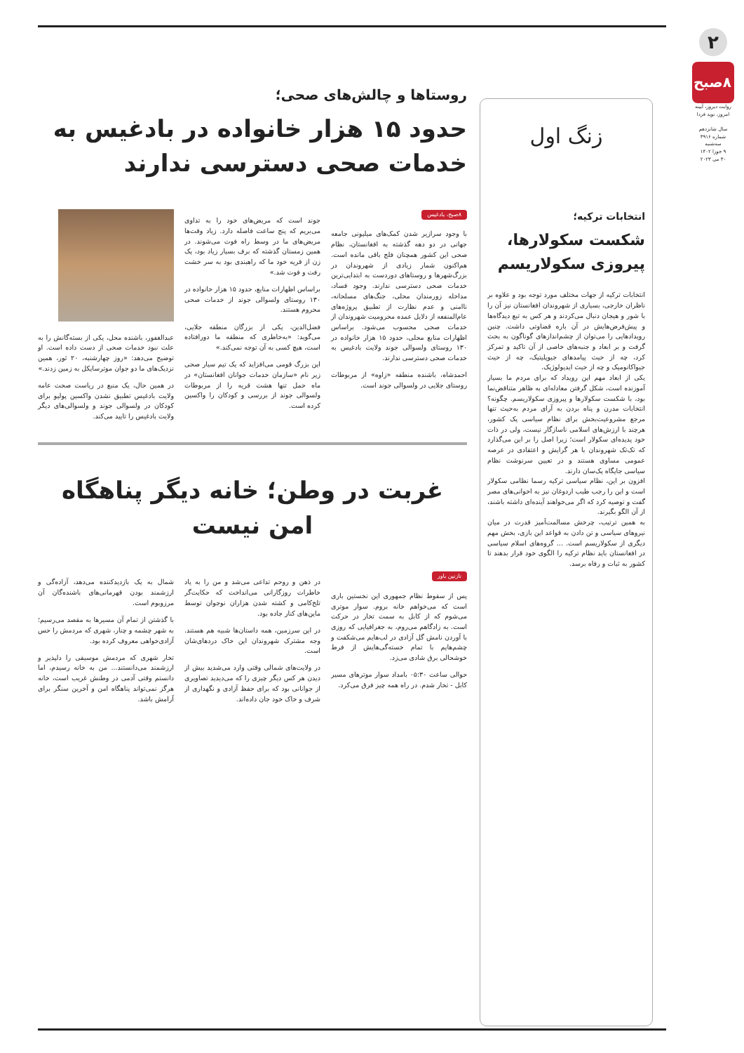۲
۸صبح
روایت دیروز، آیینه امروز، نوید فردا
سال شانزدهم
شماره ۳۹۱۶
سه‌شنبه
۹ جوزا ۱۴۰۲
۳۰ می ۲۰۲۳
زنگ اول
انتخابات ترکیه؛
شکست سکولارها، پیروزی سکولاریسم
انتخابات ترکیه از جهات مختلف مورد توجه بود و علاوه بر ناظران خارجی، بسیاری از شهروندان افغانستان نیز آن را با شور و هیجان دنبال می‌کردند و هر کس به تبع دیدگاه‌ها و پیش‌فرض‌هایش در آن باره قضاوتی داشت. چنین رویدادهایی را می‌توان از چشم‌اندازهای گوناگون به بحث گرفت و بر ابعاد و جنبه‌های خاصی از آن تاکید و تمرکز کرد، چه از حیث پیامدهای جیوپلیتیک، چه از حیث جیواکانومیک و چه از حیث ایدیولوژیک.
یکی از ابعاد مهم این رویداد که برای مردم ما بسیار آموزنده است، شکل گرفتن معادله‌ای به ظاهر متناقض‌نما بود، با شکست سکولارها و پیروزی سکولاریسم. چگونه؟ انتخابات مدرن و پناه بردن به آرای مردم به‌حیث تنها مرجع مشروعیت‌بخش برای نظام سیاسی یک کشور، هرچند با ارزش‌های اسلامی ناسازگار نیست، ولی در ذات خود پدیده‌ای سکولار است؛ زیرا اصل را بر این می‌گذارد که تک‌تک شهروندان با هر گرایش و اعتقادی در عرصه عمومی مساوی هستند و در تعیین سرنوشت نظام سیاسی جایگاه یک‌سان دارند.
افزون بر این، نظام سیاسی ترکیه رسما نظامی سکولار است و این را رجب طیب اردوغان نیز به اخوانی‌های مصر گفت و توصیه کرد که اگر می‌خواهند آینده‌ای داشته باشند، از آن الگو بگیرند.
به همین ترتیب، چرخش مسالمت‌آمیز قدرت در میان نیروهای سیاسی و تن دادن به قواعد این بازی، بخش مهم دیگری از سکولاریسم است. ... گروه‌های اسلام سیاسی در افغانستان باید نظام ترکیه را الگوی خود قرار بدهند تا کشور به ثبات و رفاه برسد.
روستاها و چالش‌های صحی؛
حدود ۱۵ هزار خانواده در بادغیس به خدمات صحی دسترسی ندارند
۸صبح، بادغیس
با وجود سرازیر شدن کمک‌های میلیونی جامعه جهانی در دو دهه گذشته به افغانستان، نظام صحی این کشور همچنان فلج باقی مانده است. هم‌اکنون شمار زیادی از شهروندان در بزرگ‌شهرها و روستاهای دوردست به ابتدایی‌ترین خدمات صحی دسترسی ندارند. وجود فساد، مداخله زورمندان محلی، جنگ‌های مسلحانه، ناامنی و عدم نظارت از تطبیق پروژه‌های عام‌المنفعه از دلایل عمده محرومیت شهروندان از خدمات صحی محسوب می‌شود. براساس اظهارات منابع محلی، حدود ۱۵ هزار خانواده در ۱۳۰ روستای ولسوالی جوند ولایت بادغیس به خدمات صحی دسترسی ندارند.
احمدشاه، باشنده منطقه «زاوه» از مربوطات روستای جلایی در ولسوالی جوند است.
جوند است که مریض‌های خود را به تداوی می‌بریم که پنج ساعت فاصله دارد. زیاد وقت‌ها مریض‌های ما در وسط راه فوت می‌شوند. در همین زمستان گذشته که برف بسیار زیاد بود، یک زن از قریه خود ما که راهبندی بود به سر خشت رفت و فوت شد.»
براساس اظهارات منابع، حدود ۱۵ هزار خانواده در ۱۳۰ روستای ولسوالی جوند از خدمات صحی محروم هستند.
فضل‌الدین، یکی از بزرگان منطقه جلایی، می‌گوید: «به‌خاطری که منطقه ما دورافتاده است، هیچ کسی به آن توجه نمی‌کند.»
این بزرگ قومی می‌افزاید که یک تیم سیار صحی زیر نام «سازمان خدمات جوانان افغانستان» در ماه حمل تنها هشت قریه را از مربوطات ولسوالی جوند از بررسی و کودکان را واکسین کرده است.
عبدالغفور، باشنده محل، یکی از بسته‌گانش را به علت نبود خدمات صحی از دست داده است. او توضیح می‌دهد: «روز چهارشنبه، ۲۰ ثور، همین نزدیک‌های ما دو جوان موترسایکل به زمین زدند.»
در همین حال، یک منبع در ریاست صحت عامه ولایت بادغیس تطبیق نشدن واکسین پولیو برای کودکان در ولسوالی جوند و ولسوالی‌های دیگر ولایت بادغیس را تایید می‌کند.
غربت در وطن؛ خانه دیگر پناهگاه امن نیست
نازنین باور
پس از سقوط نظام جمهوری این نخستین باری است که می‌خواهم خانه بروم. سوار موتری می‌شوم که از کابل به سمت تخار در حرکت است. به زادگاهم می‌روم، به جغرافیایی که روزی با آوردن نامش گل آزادی در لب‌هایم می‌شکفت و چشم‌هایم با تمام خسته‌گی‌هایش از فرط خوشحالی برق شادی می‌زد.
حوالی ساعت ۰۵:۳۰ بامداد سوار موترهای مسیر کابل - تخار شدم. در راه همه چیز فرق می‌کرد.
در ذهن و روحم تداعی می‌شد و من را به یاد خاطرات روزگارانی می‌انداخت که حکایت‌گر تلخ‌کامی و کشته شدن هزاران نوجوان توسط ماین‌های کنار جاده بود.
در این سرزمین، همه داستان‌ها شبیه هم هستند. وجه مشترک شهروندان این خاک دردهای‌شان است.
در ولایت‌های شمالی وقتی وارد می‌شدید بیش از دیدن هر کس دیگر چیزی را که می‌دیدید تصاویری از جوانانی بود که برای حفظ آزادی و نگهداری از شرف و خاک خود جان داده‌اند.
شمال به یک بازدیدکننده می‌دهد، آزاده‌گی و ارزشمند بودن قهرمانی‌های باشنده‌گان آن مرزوبوم است.
با گذشتن از تمام آن مسیرها به مقصد می‌رسیم؛ به شهر چشمه و چنار، شهری که مردمش را حس آزادی‌خواهی معروف کرده بود.
تخار شهری که مردمش موسیقی را دلپذیر و ارزشمند می‌دانستند... من به خانه رسیدم، اما دانستم وقتی آدمی در وطنش غریب است، خانه هرگز نمی‌تواند پناهگاه امن و آخرین سنگر برای آرامش باشد.